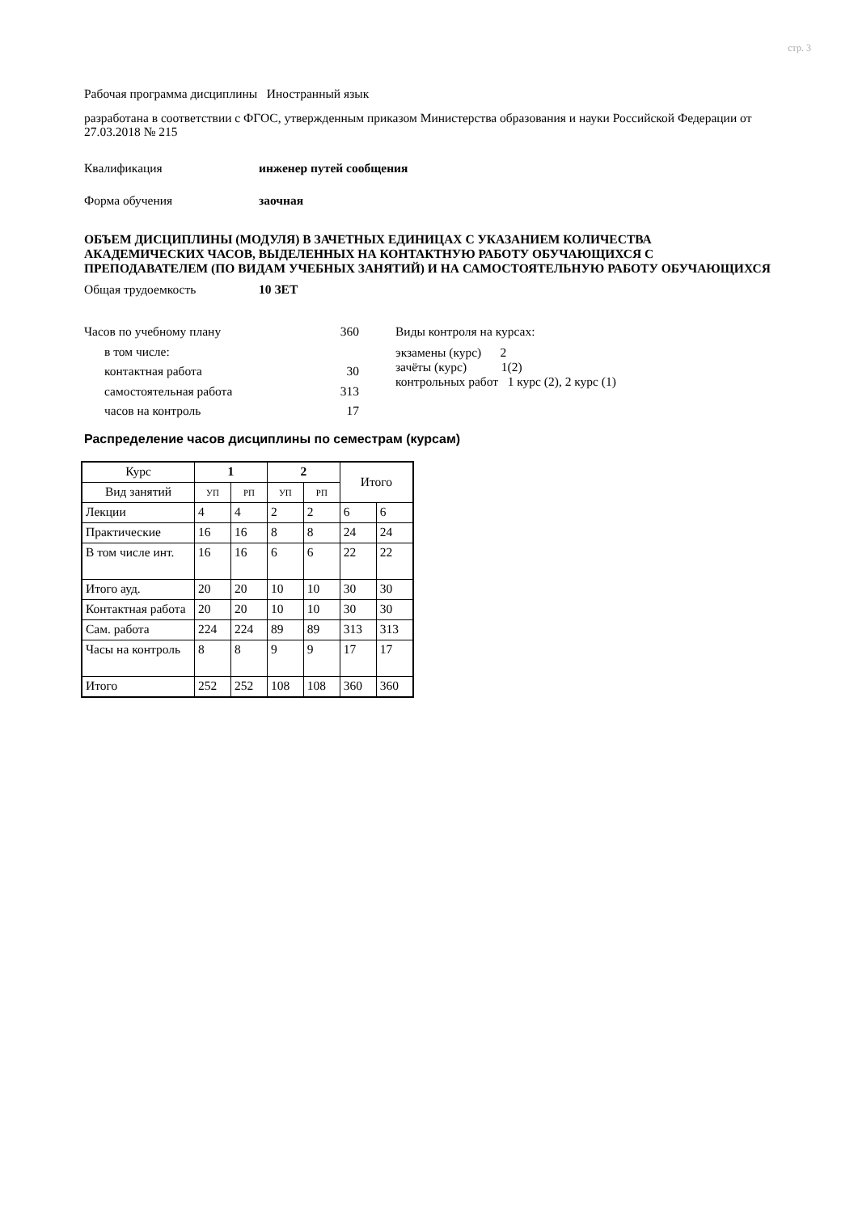стр. 3
Рабочая программа дисциплины Иностранный язык
разработана в соответствии с ФГОС, утвержденным приказом Министерства образования и науки Российской Федерации от 27.03.2018 № 215
Квалификация инженер путей сообщения
Форма обучения заочная
ОБЪЕМ ДИСЦИПЛИНЫ (МОДУЛЯ) В ЗАЧЕТНЫХ ЕДИНИЦАХ С УКАЗАНИЕМ КОЛИЧЕСТВА АКАДЕМИЧЕСКИХ ЧАСОВ, ВЫДЕЛЕННЫХ НА КОНТАКТНУЮ РАБОТУ ОБУЧАЮЩИХСЯ С ПРЕПОДАВАТЕЛЕМ (ПО ВИДАМ УЧЕБНЫХ ЗАНЯТИЙ) И НА САМОСТОЯТЕЛЬНУЮ РАБОТУ ОБУЧАЮЩИХСЯ
Общая трудоемкость 10 ЗЕТ
Часов по учебному плану 360
в том числе:
контактная работа 30
самостоятельная работа 313
часов на контроль 17
Виды контроля на курсах:
экзамены (курс) 2
зачёты (курс) 1(2)
контрольных работ 1 курс (2), 2 курс (1)
Распределение часов дисциплины по семестрам (курсам)
| Курс | 1 | | 2 | | Итого | |
| Вид занятий | УП | РП | УП | РП | | |
| Лекции | 4 | 4 | 2 | 2 | 6 | 6 |
| Практические | 16 | 16 | 8 | 8 | 24 | 24 |
| В том числе инт. | 16 | 16 | 6 | 6 | 22 | 22 |
| Итого ауд. | 20 | 20 | 10 | 10 | 30 | 30 |
| Контактная работа | 20 | 20 | 10 | 10 | 30 | 30 |
| Сам. работа | 224 | 224 | 89 | 89 | 313 | 313 |
| Часы на контроль | 8 | 8 | 9 | 9 | 17 | 17 |
| Итого | 252 | 252 | 108 | 108 | 360 | 360 |